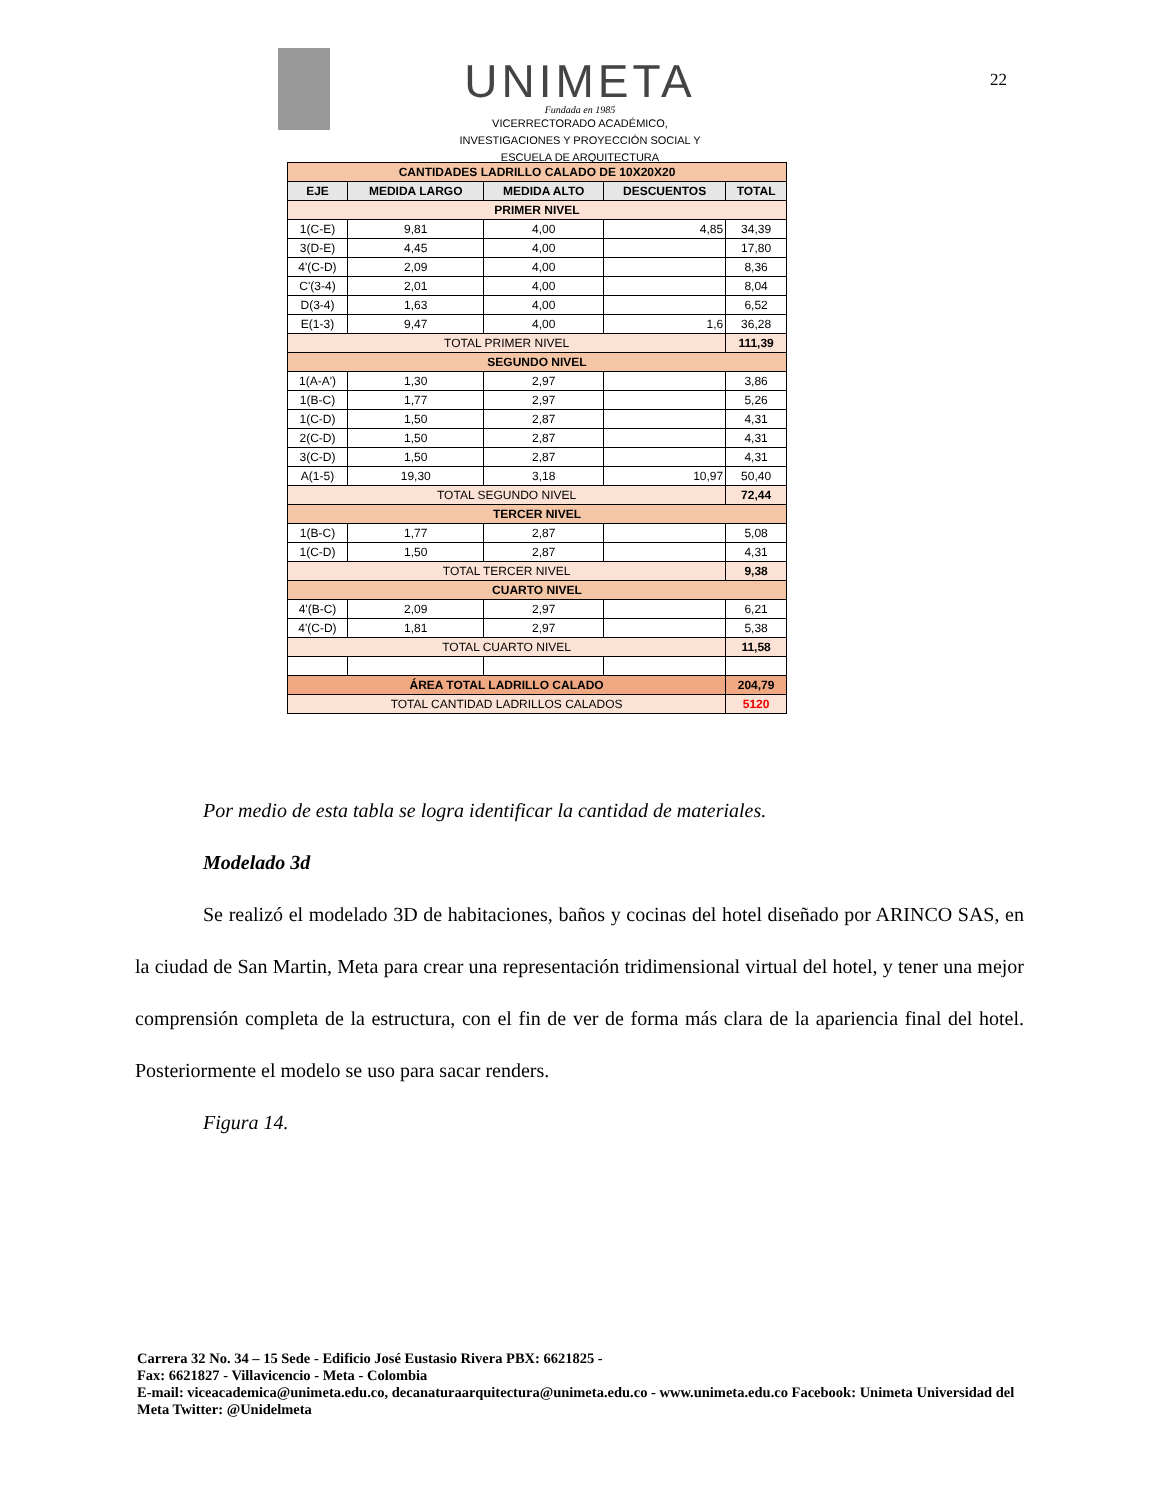UNIMETA
Fundada en 1985
VICERRECTORADO ACADÉMICO,
INVESTIGACIONES Y PROYECCIÓN SOCIAL Y
ESCUELA DE ARQUITECTURA
22
| CANTIDADES LADRILLO CALADO DE 10X20X20 | | | | |
| --- | --- | --- | --- | --- |
| EJE | MEDIDA LARGO | MEDIDA ALTO | DESCUENTOS | TOTAL |
| PRIMER NIVEL | | | | |
| 1(C-E) | 9,81 | 4,00 | 4,85 | 34,39 |
| 3(D-E) | 4,45 | 4,00 | | 17,80 |
| 4'(C-D) | 2,09 | 4,00 | | 8,36 |
| C'(3-4) | 2,01 | 4,00 | | 8,04 |
| D(3-4) | 1,63 | 4,00 | | 6,52 |
| E(1-3) | 9,47 | 4,00 | 1,6 | 36,28 |
| TOTAL PRIMER NIVEL | | | | 111,39 |
| SEGUNDO NIVEL | | | | |
| 1(A-A') | 1,30 | 2,97 | | 3,86 |
| 1(B-C) | 1,77 | 2,97 | | 5,26 |
| 1(C-D) | 1,50 | 2,87 | | 4,31 |
| 2(C-D) | 1,50 | 2,87 | | 4,31 |
| 3(C-D) | 1,50 | 2,87 | | 4,31 |
| A(1-5) | 19,30 | 3,18 | 10,97 | 50,40 |
| TOTAL SEGUNDO NIVEL | | | | 72,44 |
| TERCER NIVEL | | | | |
| 1(B-C) | 1,77 | 2,87 | | 5,08 |
| 1(C-D) | 1,50 | 2,87 | | 4,31 |
| TOTAL TERCER NIVEL | | | | 9,38 |
| CUARTO NIVEL | | | | |
| 4'(B-C) | 2,09 | 2,97 | | 6,21 |
| 4'(C-D) | 1,81 | 2,97 | | 5,38 |
| TOTAL CUARTO NIVEL | | | | 11,58 |
| ÁREA TOTAL LADRILLO CALADO | | | | 204,79 |
| TOTAL CANTIDAD LADRILLOS CALADOS | | | | 5120 |
Por medio de esta tabla se logra identificar la cantidad de materiales.
Modelado 3d
Se realizó el modelado 3D de habitaciones, baños y cocinas del hotel diseñado por ARINCO SAS, en la ciudad de San Martin, Meta para crear una representación tridimensional virtual del hotel, y tener una mejor comprensión completa de la estructura, con el fin de ver de forma más clara de la apariencia final del hotel. Posteriormente el modelo se uso para sacar renders.
Figura 14.
Carrera 32 No. 34 – 15 Sede - Edificio José Eustasio Rivera PBX: 6621825 -
Fax: 6621827 - Villavicencio - Meta - Colombia
E-mail: viceacademica@unimeta.edu.co, decanaturaarquitectura@unimeta.edu.co - www.unimeta.edu.co Facebook: Unimeta Universidad del Meta Twitter: @Unidelmeta